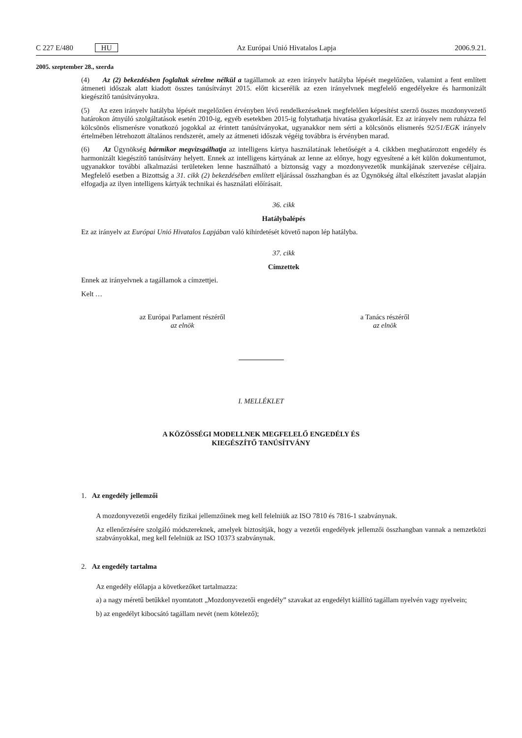C 227 E/480 HU Az Európai Unió Hivatalos Lapja 2006.9.21.
2005. szeptember 28., szerda
(4) Az (2) bekezdésben foglaltak sérelme nélkül a tagállamok az ezen irányelv hatályba lépését megelőzően, valamint a fent említett átmeneti időszak alatt kiadott összes tanúsítványt 2015. előtt kicserélik az ezen irányelvnek megfelelő engedélyekre és harmonizált kiegészítő tanúsítványokra.
(5) Az ezen irányelv hatályba lépését megelőzően érvényben lévő rendelkezéseknek megfelelően képesítést szerző összes mozdonyvezető határokon átnyúló szolgáltatások esetén 2010-ig, egyéb esetekben 2015-ig folytathatja hivatása gyakorlását. Ez az irányelv nem ruházza fel kölcsönös elismerésre vonatkozó jogokkal az érintett tanúsítványokat, ugyanakkor nem sérti a kölcsönös elismerés 92/51/EGK irányelv értelmében létrehozott általános rendszerét, amely az átmeneti időszak végéig továbbra is érvényben marad.
(6) Az Ügynökség bármikor megvizsgálhatja az intelligens kártya használatának lehetőségét a 4. cikkben meghatározott engedély és harmonizált kiegészítő tanúsítvány helyett. Ennek az intelligens kártyának az lenne az előnye, hogy egyesítené a két külön dokumentumot, ugyanakkor további alkalmazási területeken lenne használható a biztonság vagy a mozdonyvezetők munkájának szervezése céljaira. Megfelelő esetben a Bizottság a 31. cikk (2) bekezdésében említett eljárással összhangban és az Ügynökség által elkészített javaslat alapján elfogadja az ilyen intelligens kártyák technikai és használati előírásait.
36. cikk
Hatálybalépés
Ez az irányelv az Európai Unió Hivatalos Lapjában való kihirdetését követő napon lép hatályba.
37. cikk
Címzettek
Ennek az irányelvnek a tagállamok a címzettjei.
Kelt …
az Európai Parlament részéről
az elnök
a Tanács részéről
az elnök
I. MELLÉKLET
A KÖZÖSSÉGI MODELLNEK MEGFELELŐ ENGEDÉLY ÉS
KIEGÉSZÍTŐ TANÚSÍTVÁNY
1. Az engedély jellemzői
A mozdonyvezetői engedély fizikai jellemzőinek meg kell felelniük az ISO 7810 és 7816-1 szabványnak.
Az ellenőrzésére szolgáló módszereknek, amelyek biztosítják, hogy a vezetői engedélyek jellemzői összhangban vannak a nemzetközi szabványokkal, meg kell felelniük az ISO 10373 szabványnak.
2. Az engedély tartalma
Az engedély előlapja a következőket tartalmazza:
a) a nagy méretű betűkkel nyomtatott „Mozdonyvezetői engedély” szavakat az engedélyt kiállító tagállam nyelvén vagy nyelvein;
b) az engedélyt kibocsátó tagállam nevét (nem kötelező);